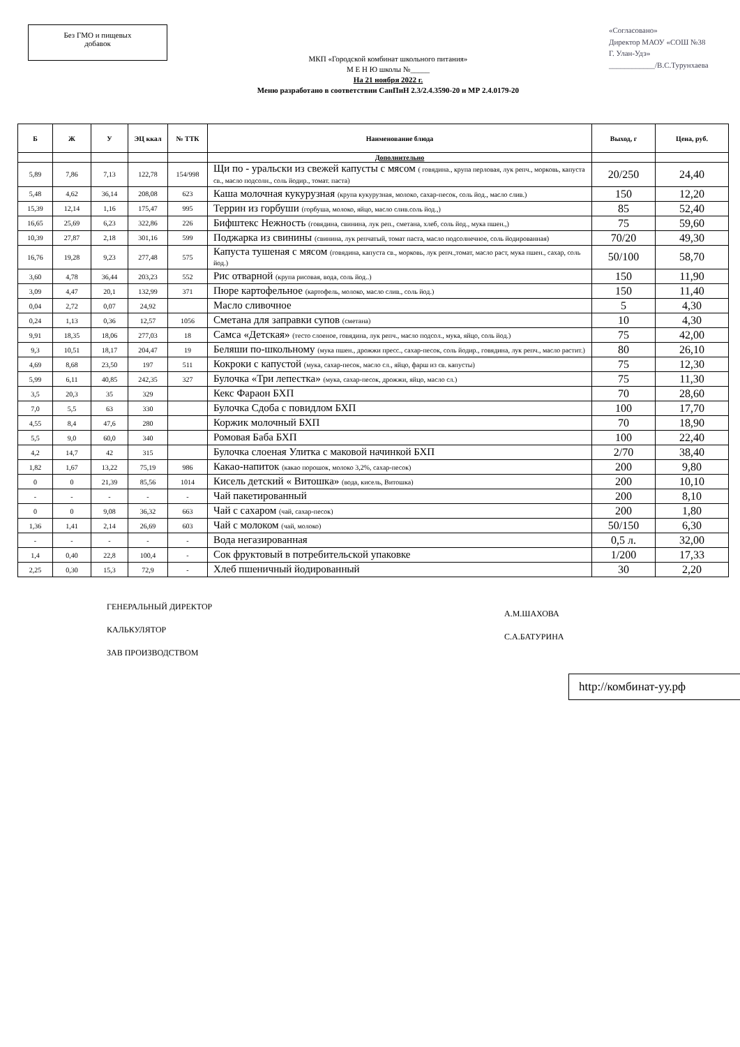Без ГМО и пищевых
добавок
МКП «Городской комбинат школьного питания»
М Е Н Ю школы №_____
На 21 ноября 2022 г.
Меню разработано в соответствии СанПиН 2.3/2.4.3590-20 и МР 2.4.0179-20
«Согласовано»
Директор МАОУ «СОШ №38
Г. Улан-Удэ»
____________/В.С.Турунхаева
| Б | Ж | У | ЭЦ ккал | № ТТК | Наименование блюда | Выход, г | Цена, руб. |
| --- | --- | --- | --- | --- | --- | --- | --- |
| | | | | | Дополнительно | | |
| 5,89 | 7,86 | 7,13 | 122,78 | 154/998 | Щи по - уральски из свежей капусты с мясом ( говядина., крупа перловая, лук репч., морковь, капуста св., масло подсолн., соль йодир., томат. паста) | 20/250 | 24,40 |
| 5,48 | 4,62 | 36,14 | 208,08 | 623 | Каша молочная кукурузная (крупа кукурузная, молоко, сахар-песок, соль йод., масло слив.) | 150 | 12,20 |
| 15,39 | 12,14 | 1,16 | 175,47 | 995 | Террин из горбуши (горбуша, молоко, яйцо, масло слив.соль йод.,) | 85 | 52,40 |
| 16,65 | 25,69 | 6,23 | 322,86 | 226 | Бифштекс Нежность (говядина, свинина, лук реп., сметана, хлеб, соль йод., мука пшен.,) | 75 | 59,60 |
| 10,39 | 27,87 | 2,18 | 301,16 | 599 | Поджарка из свинины (свинина, лук репчатый, томат паста, масло подсолнечное, соль йодированная) | 70/20 | 49,30 |
| 16,76 | 19,28 | 9,23 | 277,48 | 575 | Капуста тушеная с мясом (говядина, капуста св., морковь, лук репч.,томат, масло раст, мука пшен., сахар, соль йод.) | 50/100 | 58,70 |
| 3,60 | 4,78 | 36,44 | 203,23 | 552 | Рис отварной (крупа рисовая, вода, соль йод..) | 150 | 11,90 |
| 3,09 | 4,47 | 20,1 | 132,99 | 371 | Пюре картофельное (картофель, молоко, масло слив., соль йод.) | 150 | 11,40 |
| 0,04 | 2,72 | 0,07 | 24,92 | | Масло сливочное | 5 | 4,30 |
| 0,24 | 1,13 | 0,36 | 12,57 | 1056 | Сметана для заправки супов (сметана) | 10 | 4,30 |
| 9,91 | 18,35 | 18,06 | 277,03 | 18 | Самса «Детская» (тесто слоеное, говядина, лук репч., масло подсол., мука, яйцо, соль йод.) | 75 | 42,00 |
| 9,3 | 10,51 | 18,17 | 204,47 | 19 | Беляши по-школьному (мука пшен., дрожжи пресс., сахар-песок, соль йодир., говядина, лук репч., масло растит.) | 80 | 26,10 |
| 4,69 | 8,68 | 23,50 | 197 | 511 | Кокроки с капустой (мука, сахар-песок, масло сл., яйцо, фарш из св. капусты) | 75 | 12,30 |
| 5,99 | 6,11 | 40,85 | 242,35 | 327 | Булочка «Три лепестка» (мука, сахар-песок, дрожжи, яйцо, масло сл.) | 75 | 11,30 |
| 3,5 | 20,3 | 35 | 329 | | Кекс Фараон БХП | 70 | 28,60 |
| 7,0 | 5,5 | 63 | 330 | | Булочка Сдоба с повидлом БХП | 100 | 17,70 |
| 4,55 | 8,4 | 47,6 | 280 | | Коржик молочный БХП | 70 | 18,90 |
| 5,5 | 9,0 | 60,0 | 340 | | Ромовая Баба БХП | 100 | 22,40 |
| 4,2 | 14,7 | 42 | 315 | | Булочка слоеная Улитка с маковой начинкой БХП | 2/70 | 38,40 |
| 1,82 | 1,67 | 13,22 | 75,19 | 986 | Какао-напиток (какао порошок, молоко 3,2%, сахар-песок) | 200 | 9,80 |
| 0 | 0 | 21,39 | 85,56 | 1014 | Кисель детский « Витошка» (вода, кисель, Витошка) | 200 | 10,10 |
| - | - | - | - | - | Чай пакетированный | 200 | 8,10 |
| 0 | 0 | 9,08 | 36,32 | 663 | Чай с сахаром (чай, сахар-песок) | 200 | 1,80 |
| 1,36 | 1,41 | 2,14 | 26,69 | 603 | Чай с молоком (чай, молоко) | 50/150 | 6,30 |
| - | - | - | - | - | Вода негазированная | 0,5 л. | 32,00 |
| 1,4 | 0,40 | 22,8 | 100,4 | - | Сок фруктовый в потребительской упаковке | 1/200 | 17,33 |
| 2,25 | 0,30 | 15,3 | 72,9 | - | Хлеб пшеничный йодированный | 30 | 2,20 |
ГЕНЕРАЛЬНЫЙ ДИРЕКТОР
КАЛЬКУЛЯТОР
ЗАВ ПРОИЗВОДСТВОМ
А.М.ШАХОВА
С.А.БАТУРИНА
http://комбинат-уу.рф